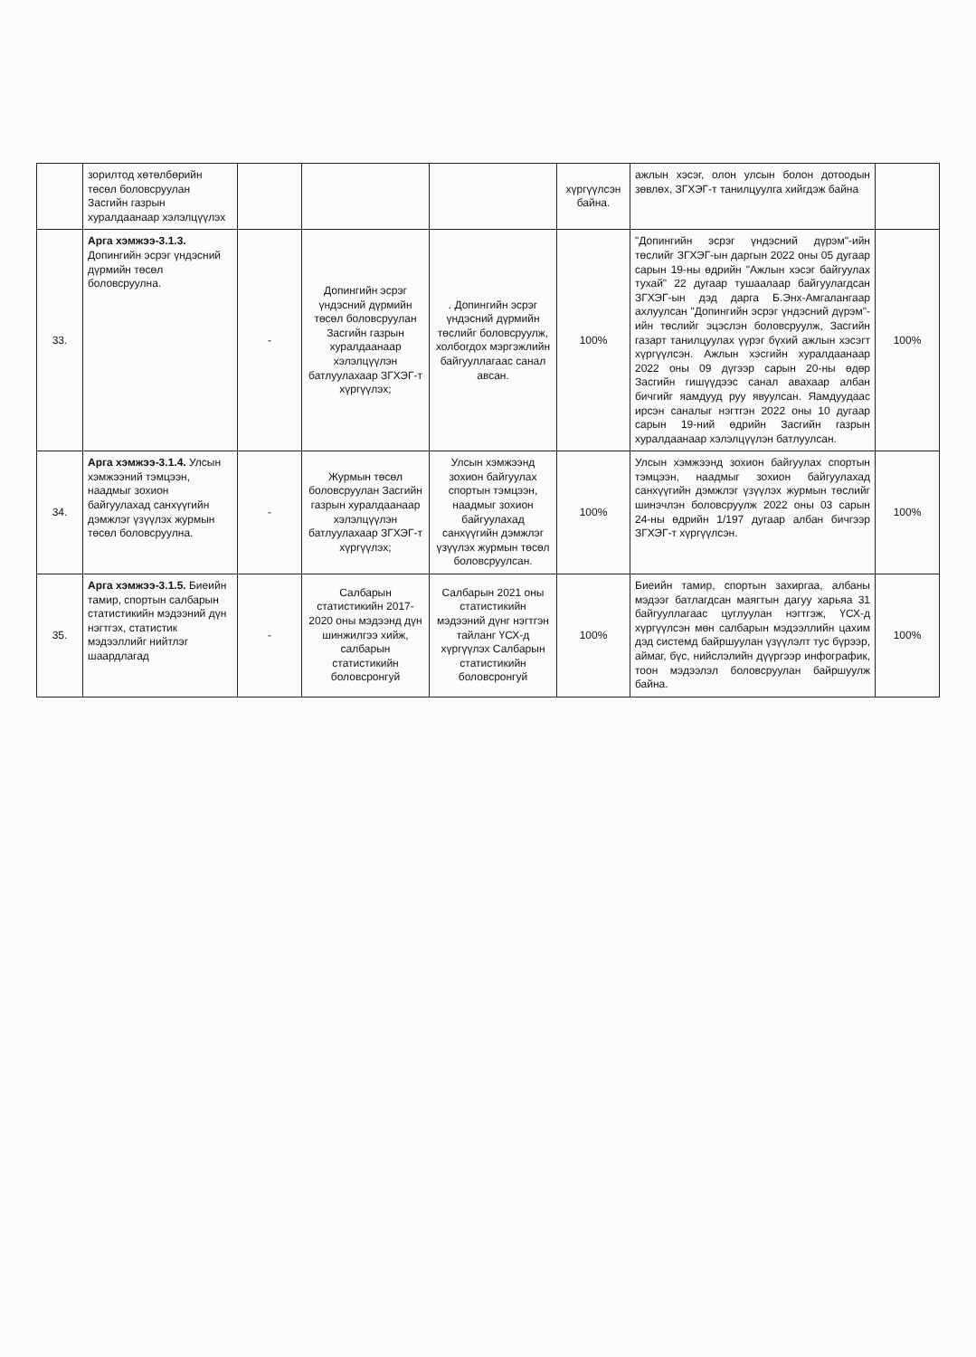| | зорилтод хөтөлбөрийн төсөл боловсруулан Засгийн газрын хуралдаанаар хэлэлцүүлэх | | | | хүргүүлсэн байна. | ажлын хэсэг, олон улсын болон дотоодын зөвлөх, ЗГХЭГ-т танилцуулга хийгдэж байна | |
| 33. | Арга хэмжээ-3.1.3. Допингийн эсрэг үндэсний дүрмийн төсөл боловсруулна. | - | Допингийн эсрэг үндэсний дүрмийн төсөл боловсруулан Засгийн газрын хуралдаанаар хэлэлцүүлэн батлуулахаар ЗГХЭГ-т хүргүүлэх; | . Допингийн эсрэг үндэсний дүрмийн төслийг боловсруулж, холбогдох мэргэжлийн байгууллагаас санал авсан. | 100% | "Допингийн эсрэг үндэсний дүрэм"-ийн төслийг ЗГХЭГ-ын даргын 2022 оны 05 дугаар сарын 19-ны өдрийн "Ажлын хэсэг байгуулах тухай" 22 дугаар тушаалаар байгуулагдсан ЗГХЭГ-ын дэд дарга Б.Энх-Амгалангаар ахлуулсан "Допингийн эсрэг үндэсний дүрэм"-ийн төслийг эцэслэн боловсруулж, Засгийн газарт танилцуулах үүрэг бүхий ажлын хэсэгт хүргүүлсэн. Ажлын хэсгийн хуралдаанаар 2022 оны 09 дүгээр сарын 20-ны өдөр Засгийн гишүүдээс санал авахаар албан бичгийг яамдууд руу явуулсан. Яамдуудаас ирсэн саналыг нэгтгэн 2022 оны 10 дугаар сарын 19-ний өдрийн Засгийн газрын хуралдаанаар хэлэлцүүлэн батлуулсан. | 100% |
| 34. | Арга хэмжээ-3.1.4. Улсын хэмжээний тэмцээн, наадмыг зохион байгуулахад санхүүгийн дэмжлэг үзүүлэх журмын төсөл боловсруулна. | - | Журмын төсөл боловсруулан Засгийн газрын хуралдаанаар хэлэлцүүлэн батлуулахаар ЗГХЭГ-т хүргүүлэх; | Улсын хэмжээнд зохион байгуулах спортын тэмцээн, наадмыг зохион байгуулахад санхүүгийн дэмжлэг үзүүлэх журмын төсөл боловсруулсан. | 100% | Улсын хэмжээнд зохион байгуулах спортын тэмцээн, наадмыг зохион байгуулахад санхүүгийн дэмжлэг үзүүлэх журмын төслийг шинэчлэн боловсруулж 2022 оны 03 сарын 24-ны өдрийн 1/197 дугаар албан бичгээр ЗГХЭГ-т хүргүүлсэн. | 100% |
| 35. | Арга хэмжээ-3.1.5. Биеийн тамир, спортын салбарын статистикийн мэдээний дүн нэгтгэх, статистик мэдээллийг нийтлэг шаардлагад | - | Салбарын статистикийн 2017-2020 оны мэдээнд дүн шинжилгээ хийж, салбарын статистикийн боловсронгуй | Салбарын 2021 оны статистикийн мэдээний дүнг нэгтгэн тайланг ҮСХ-д хүргүүлэх Салбарын статистикийн боловсронгуй | 100% | Биеийн тамир, спортын захиргаа, албаны мэдээг батлагдсан маягтын дагуу харьяа 31 байгууллагаас цуглуулан нэгтгэж, ҮСХ-д хүргүүлсэн мөн салбарын мэдээллийн цахим дэд системд байршуулан үзүүлэлт тус бүрээр, аймаг, бүс, нийслэлийн дүүргээр инфографик, тоон мэдээлэл боловсруулан байршуулж байна. | 100% |